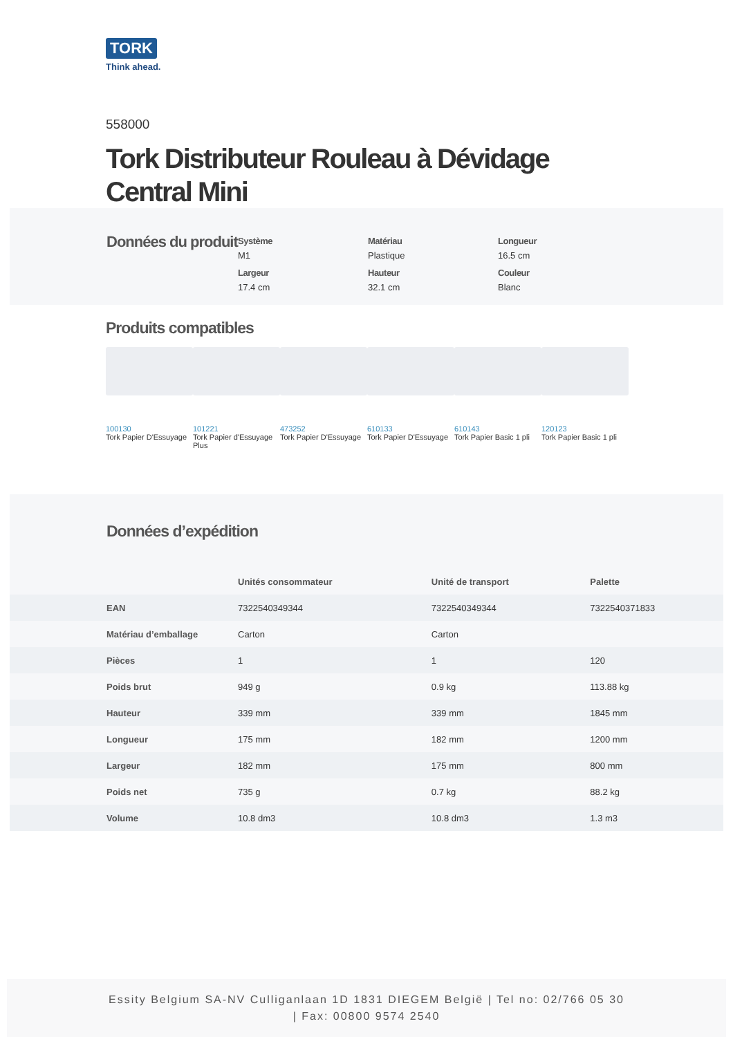TORK
Think ahead.
558000
Tork Distributeur Rouleau à Dévidage Central Mini
Données du produit
Système
M1
Matériau
Plastique
Longueur
16.5 cm
Largeur
17.4 cm
Hauteur
32.1 cm
Couleur
Blanc
Produits compatibles
100130
Tork Papier D'Essuyage
101221
Tork Papier d'Essuyage Plus
473252
Tork Papier D'Essuyage
610133
Tork Papier D'Essuyage
610143
Tork Papier Basic 1 pli
120123
Tork Papier Basic 1 pli
Données d’expédition
| | Unités consommateur | Unité de transport | Palette |
| EAN | 7322540349344 | 7322540349344 | 7322540371833 |
| Matériau d’emballage | Carton | Carton | |
| Pièces | 1 | 1 | 120 |
| Poids brut | 949 g | 0.9 kg | 113.88 kg |
| Hauteur | 339 mm | 339 mm | 1845 mm |
| Longueur | 175 mm | 182 mm | 1200 mm |
| Largeur | 182 mm | 175 mm | 800 mm |
| Poids net | 735 g | 0.7 kg | 88.2 kg |
| Volume | 10.8 dm3 | 10.8 dm3 | 1.3 m3 |
Essity Belgium SA-NV Culliganlaan 1D 1831 DIEGEM België | Tel no: 02/766 05 30
| Fax: 00800 9574 2540